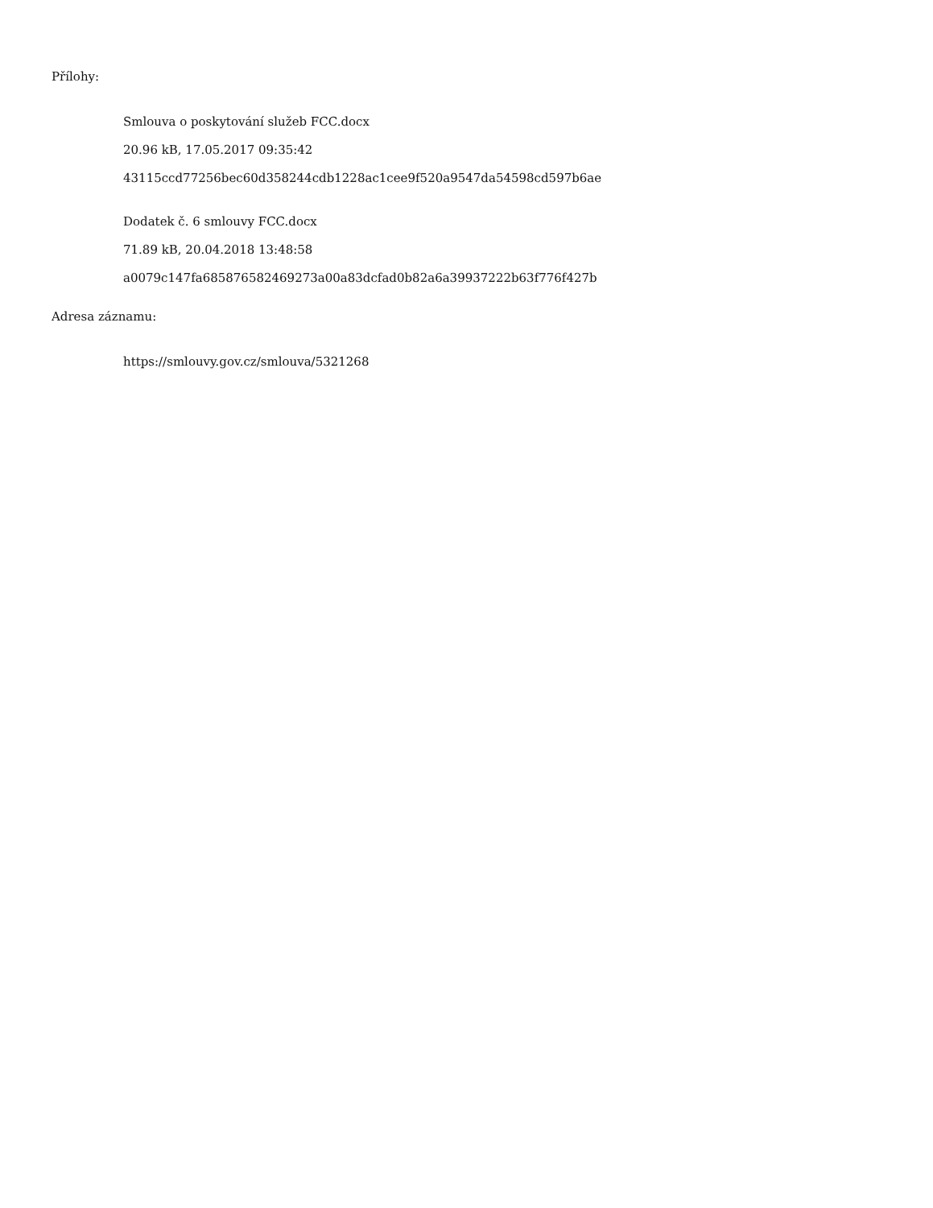Přílohy:
Smlouva o poskytování služeb FCC.docx
20.96 kB, 17.05.2017 09:35:42
43115ccd77256bec60d358244cdb1228ac1cee9f520a9547da54598cd597b6ae
Dodatek č. 6 smlouvy FCC.docx
71.89 kB, 20.04.2018 13:48:58
a0079c147fa685876582469273a00a83dcfad0b82a6a39937222b63f776f427b
Adresa záznamu:
https://smlouvy.gov.cz/smlouva/5321268